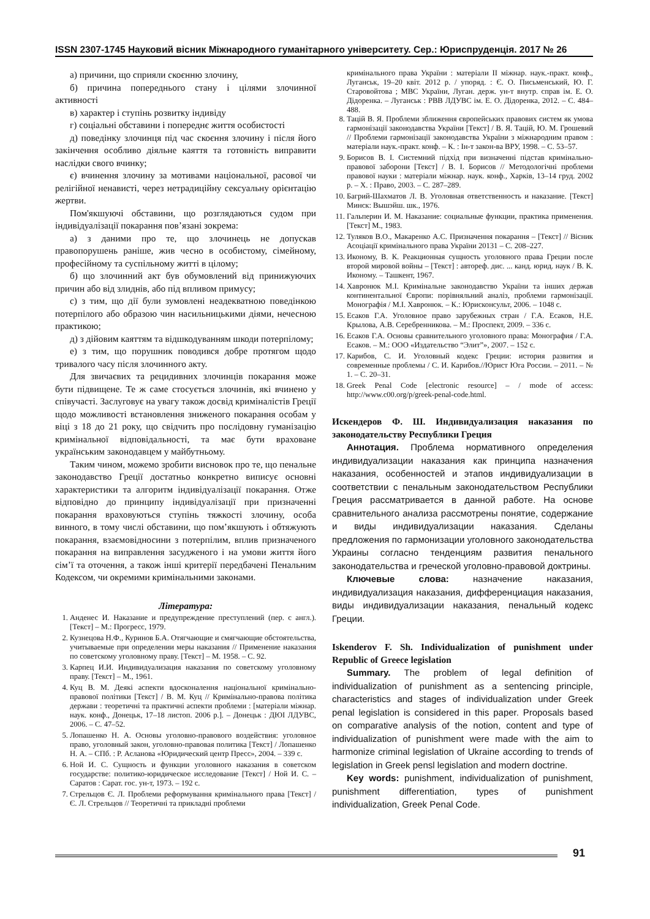ISSN 2307-1745 Науковий вісник Міжнародного гуманітарного університету. Сер.: Юриспруденція. 2017 № 26
а) причини, що сприяли скоєнню злочину,
б) причина попереднього стану і цілями злочинної активності
в) характер і ступінь розвитку індивіду
г) соціальні обставини і попереднє життя особистості
д) поведінку злочинця під час скоєння злочину і після його закінчення особливо діяльне каяття та готовність виправити наслідки свого вчинку;
є) вчинення злочину за мотивами національної, расової чи релігійної ненависті, через нетрадиційну сексуальну орієнтацію жертви.
Пом'якшуючі обставини, що розглядаються судом при індивідуалізації покарання пов’язані зокрема:
а) з даними про те, що злочинець не допускав правопорушень раніше, жив чесно в особистому, сімейному, професійному та суспільному житті в цілому;
б) що злочинний акт був обумовлений від принижуючих причин або від злиднів, або під впливом примусу;
с) з тим, що дії були зумовлені неадекватною поведінкою потерпілого або образою чин насильницькими діями, нечесною практикою;
д) з дійовим каяттям та відшкодуванням шкоди потерпілому;
е) з тим, що порушник поводився добре протягом щодо тривалого часу після злочинного акту.
Для звичаєвих та рецидивних злочинців покарання може бути підвищене. Те ж саме стосується злочинів, які вчинено у співучасті. Заслуговує на увагу також досвід криміналістів Греції щодо можливості встановлення зниженого покарання особам у віці з 18 до 21 року, що свідчить про послідовну гуманізацію кримінальної відповідальності, та має бути враховане українським законодавцем у майбутньому.
Таким чином, можемо зробити висновок про те, що пенальне законодавство Греції достатньо конкретно виписує основні характеристики та алгоритм індивідуалізації покарання. Отже відповідно до принципу індивідуалізації при призначенні покарання враховуються ступінь тяжкості злочину, особа винного, в тому числі обставини, що пом’якшують і обтяжують покарання, взаємовідносини з потерпілим, вплив призначеного покарання на виправлення засудженого і на умови життя його сім’ї та оточення, а також інші критерії передбачені Пенальним Кодексом, чи окремими кримінальними законами.
Література:
1. Анденес И. Наказание и предупреждение преступлений (пер. с англ.). [Текст] – М.: Прогресс, 1979.
2. Кузнецова Н.Ф., Куринов Б.А. Отягчающие и смягчающие обстоятельства, учитываемые при определении меры наказания // Применение наказания по советскому уголовному праву. [Текст] – М. 1958. – С. 92.
3. Карпец И.И. Индивидуализация наказания по советскому уголовному праву. [Текст] – М., 1961.
4. Куц В. М. Деякі аспекти вдосконалення національної кримінально-правової політики [Текст] / В. М. Куц // Кримінально-правова політика держави : теоретичні та практичні аспекти проблеми : [матеріали міжнар. наук. конф., Донецьк, 17–18 листоп. 2006 р.]. – Донецьк : ДЮІ ЛДУВС, 2006. – С. 47–52.
5. Лопашенко Н. А. Основы уголовно-правового воздействия: уголовное право, уголовный закон, уголовно-правовая политика [Текст] / Лопашенко Н. А. – СПб. : Р. Асланова «Юридический центр Пресс», 2004. – 339 с.
6. Ной И. С. Сущность и функции уголовного наказания в советском государстве: политико-юридическое исследование [Текст] / Ной И. С. – Саратов : Сарат. гос. ун-т, 1973. – 192 с.
7. Стрельцов Є. Л. Проблеми реформування кримінального права [Текст] / Є. Л. Стрельцов // Теоретичні та прикладні проблеми
кримінального права України : матеріали ІІ міжнар. наук.-практ. конф., Луганськ, 19–20 квіт. 2012 р. / упоряд. : Є. О. Письменський, Ю. Г. Старовойтова ; МВС України, Луган. держ. ун-т внутр. справ ім. Е. О. Дідоренка. – Луганськ : РВВ ЛДУВС ім. Е. О. Дідоренка, 2012. – С. 484–488.
8. Тацій В. Я. Проблеми зближення європейських правових систем як умова гармонізації законодавства України [Текст] / В. Я. Тацій, Ю. М. Грошевий // Проблеми гармонізації законодавства України з міжнародним правом : матеріали наук.-практ. конф. – К. : Ін-т закон-ва ВРУ, 1998. – С. 53–57.
9. Борисов В. І. Системний підхід при визначенні підстав кримінально-правової заборони [Текст] / В. І. Борисов // Методологічні проблеми правової науки : матеріали міжнар. наук. конф., Харків, 13–14 груд. 2002 р. – Х. : Право, 2003. – С. 287–289.
10. Багрий-Шахматов Л. В. Уголовная ответственность и наказание. [Текст] Минск: Вышэйш. шк., 1976.
11. Гальперин И. М. Наказание: социальные функции, практика применения. [Текст] М., 1983.
12. Туляков В.О., Макаренко А.С. Призначення покарання – [Текст] // Вісник Асоціації кримінального права України 20131 – С. 208–227.
13. Иконому, В. К. Реакционная сущность уголовного права Греции после второй мировой войны – [Текст] : автореф. дис. ... канд. юрид. наук / В. К. Иконому. – Ташкент, 1967.
14. Хавронюк М.І. Кримінальне законодавство України та інших держав континентальної Європи: порівняльний аналіз, проблеми гармонізації. Монографія / М.І. Хавронюк. – К.: Юрисконсульт, 2006. – 1048 с.
15. Есаков Г.А. Уголовное право зарубежных стран / Г.А. Есаков, Н.Е. Крылова, А.В. Серебренникова. – М.: Проспект, 2009. – 336 с.
16. Есаков Г.А. Основы сравнительного уголовного права: Монография / Г.А. Есаков. – М.: ООО «Издательство “Элит”», 2007. – 152 с.
17. Карибов, С. И. Уголовный кодекс Греции: история развития и современные проблемы / С. И. Карибов.//Юрист Юга России. – 2011. – № 1. – С. 20–31.
18. Greek Penal Code [electronic resource] – / mode of access: http://www.c00.org/p/greek-penal-code.html.
Искендеров Ф. Ш. Индивидуализация наказания по законодательству Республики Греция
Аннотация. Проблема нормативного определения индивидуализации наказания как принципа назначения наказания, особенностей и этапов индивидуализации в соответствии с пенальным законодательством Республики Греция рассматривается в данной работе. На основе сравнительного анализа рассмотрены понятие, содержание и виды индивидуализации наказания. Сделаны предложения по гармонизации уголовного законодательства Украины согласно тенденциям развития пенального законодательства и греческой уголовно-правовой доктрины.
Ключевые слова: назначение наказания, индивидуализация наказания, дифференциация наказания, виды индивидуализации наказания, пенальный кодекс Греции.
Iskenderov F. Sh. Individualization of punishment under Republic of Greece legislation
Summary. The problem of legal definition of individualization of punishment as a sentencing principle, characteristics and stages of individualization under Greek penal legislation is considered in this paper. Proposals based on comparative analysis of the notion, content and type of individualization of punishment were made with the aim to harmonize criminal legislation of Ukraine according to trends of legislation in Greek pensl legislation and modern doctrine.
Key words: punishment, individualization of punishment, punishment differentiation, types of punishment individualization, Greek Penal Code.
91